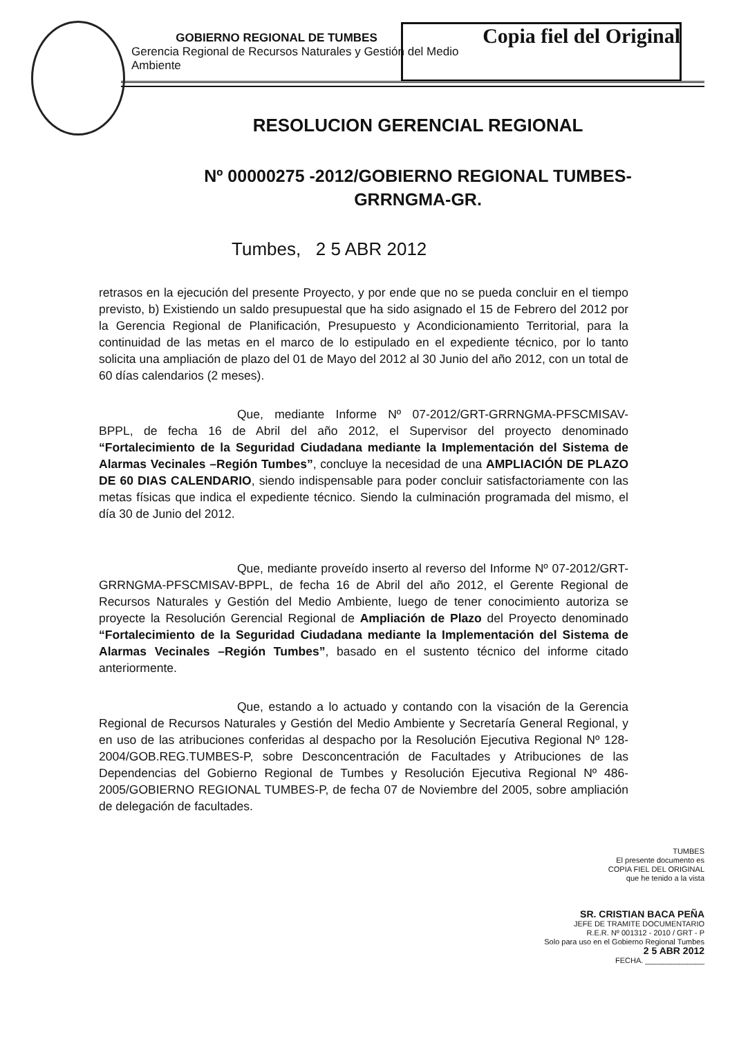Copia fiel del Original
GOBIERNO REGIONAL DE TUMBES
Gerencia Regional de Recursos Naturales y Gestión del Medio Ambiente
RESOLUCION GERENCIAL REGIONAL
Nº 00000275 -2012/GOBIERNO REGIONAL TUMBES-
GRRNGMA-GR.
Tumbes, 2 5 ABR 2012
retrasos en la ejecución del presente Proyecto, y por ende que no se pueda concluir en el tiempo previsto, b) Existiendo un saldo presupuestal que ha sido asignado el 15 de Febrero del 2012 por la Gerencia Regional de Planificación, Presupuesto y Acondicionamiento Territorial, para la continuidad de las metas en el marco de lo estipulado en el expediente técnico, por lo tanto solicita una ampliación de plazo del 01 de Mayo del 2012 al 30 Junio del año 2012, con un total de 60 días calendarios (2 meses).
Que, mediante Informe Nº 07-2012/GRT-GRRNGMA-PFSCMISAV-BPPL, de fecha 16 de Abril del año 2012, el Supervisor del proyecto denominado “Fortalecimiento de la Seguridad Ciudadana mediante la Implementación del Sistema de Alarmas Vecinales –Región Tumbes”, concluye la necesidad de una AMPLIACIÓN DE PLAZO DE 60 DIAS CALENDARIO, siendo indispensable para poder concluir satisfactoriamente con las metas físicas que indica el expediente técnico. Siendo la culminación programada del mismo, el día 30 de Junio del 2012.
Que, mediante proveído inserto al reverso del Informe Nº 07-2012/GRT-GRRNGMA-PFSCMISAV-BPPL, de fecha 16 de Abril del año 2012, el Gerente Regional de Recursos Naturales y Gestión del Medio Ambiente, luego de tener conocimiento autoriza se proyecte la Resolución Gerencial Regional de Ampliación de Plazo del Proyecto denominado “Fortalecimiento de la Seguridad Ciudadana mediante la Implementación del Sistema de Alarmas Vecinales –Región Tumbes”, basado en el sustento técnico del informe citado anteriormente.
Que, estando a lo actuado y contando con la visación de la Gerencia Regional de Recursos Naturales y Gestión del Medio Ambiente y Secretaría General Regional, y en uso de las atribuciones conferidas al despacho por la Resolución Ejecutiva Regional Nº 128-2004/GOB.REG.TUMBES-P, sobre Desconcentración de Facultades y Atribuciones de las Dependencias del Gobierno Regional de Tumbes y Resolución Ejecutiva Regional Nº 486-2005/GOBIERNO REGIONAL TUMBES-P, de fecha 07 de Noviembre del 2005, sobre ampliación de delegación de facultades.
TUMBES
El presente documento es
COPIA FIEL DEL ORIGINAL
que he tenido a la vista
SR. CRISTIAN BACA PEÑA
JEFE DE TRAMITE DOCUMENTARIO
R.E.R. Nº 001312 - 2010 / GRT - P
Solo para uso en el Gobierno Regional Tumbes
2 5 ABR 2012
FECHA. ______________